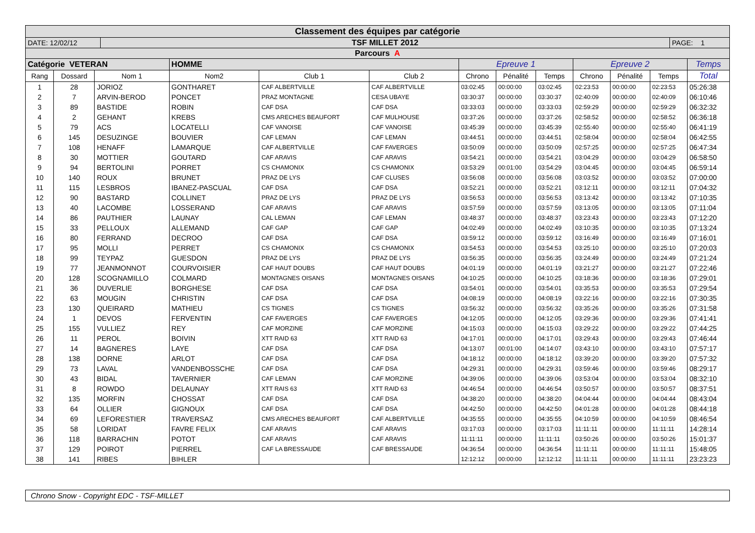| Classement des équipes par catégorie | | |
| DATE: 12/02/12 | TSF MILLET 2012 | PAGE: 1 |
| Parcours A | | |
| Catégorie VETERAN | | | HOMME | | | Epreuve 1 | | | Epreuve 2 | | | Temps |
| Rang | Dossard | Nom 1 | Nom2 | Club 1 | Club 2 | Chrono | Pénalité | Temps | Chrono | Pénalité | Temps | Total |
| 1 | 28 | JORIOZ | GONTHARET | CAF ALBERTVILLE | CAF ALBERTVILLE | 03:02:45 | 00:00:00 | 03:02:45 | 02:23:53 | 00:00:00 | 02:23:53 | 05:26:38 |
| 2 | 7 | ARVIN-BEROD | PONCET | PRAZ MONTAGNE | CESA UBAYE | 03:30:37 | 00:00:00 | 03:30:37 | 02:40:09 | 00:00:00 | 02:40:09 | 06:10:46 |
| 3 | 89 | BASTIDE | ROBIN | CAF DSA | CAF DSA | 03:33:03 | 00:00:00 | 03:33:03 | 02:59:29 | 00:00:00 | 02:59:29 | 06:32:32 |
| 4 | 2 | GEHANT | KREBS | CMS ARECHES BEAUFORT | CAF MULHOUSE | 03:37:26 | 00:00:00 | 03:37:26 | 02:58:52 | 00:00:00 | 02:58:52 | 06:36:18 |
| 5 | 79 | ACS | LOCATELLI | CAF VANOISE | CAF VANOISE | 03:45:39 | 00:00:00 | 03:45:39 | 02:55:40 | 00:00:00 | 02:55:40 | 06:41:19 |
| 6 | 145 | DESUZINGE | BOUVIER | CAF LEMAN | CAF LEMAN | 03:44:51 | 00:00:00 | 03:44:51 | 02:58:04 | 00:00:00 | 02:58:04 | 06:42:55 |
| 7 | 108 | HENAFF | LAMARQUE | CAF ALBERTVILLE | CAF FAVERGES | 03:50:09 | 00:00:00 | 03:50:09 | 02:57:25 | 00:00:00 | 02:57:25 | 06:47:34 |
| 8 | 30 | MOTTIER | GOUTARD | CAF ARAVIS | CAF ARAVIS | 03:54:21 | 00:00:00 | 03:54:21 | 03:04:29 | 00:00:00 | 03:04:29 | 06:58:50 |
| 9 | 94 | BERTOLINI | PORRET | CS CHAMONIX | CS CHAMONIX | 03:53:29 | 00:01:00 | 03:54:29 | 03:04:45 | 00:00:00 | 03:04:45 | 06:59:14 |
| 10 | 140 | ROUX | BRUNET | PRAZ DE LYS | CAF CLUSES | 03:56:08 | 00:00:00 | 03:56:08 | 03:03:52 | 00:00:00 | 03:03:52 | 07:00:00 |
| 11 | 115 | LESBROS | IBANEZ-PASCUAL | CAF DSA | CAF DSA | 03:52:21 | 00:00:00 | 03:52:21 | 03:12:11 | 00:00:00 | 03:12:11 | 07:04:32 |
| 12 | 90 | BASTARD | COLLINET | PRAZ DE LYS | PRAZ DE LYS | 03:56:53 | 00:00:00 | 03:56:53 | 03:13:42 | 00:00:00 | 03:13:42 | 07:10:35 |
| 13 | 40 | LACOMBE | LOSSERAND | CAF ARAVIS | CAF ARAVIS | 03:57:59 | 00:00:00 | 03:57:59 | 03:13:05 | 00:00:00 | 03:13:05 | 07:11:04 |
| 14 | 86 | PAUTHIER | LAUNAY | CAL LEMAN | CAF LEMAN | 03:48:37 | 00:00:00 | 03:48:37 | 03:23:43 | 00:00:00 | 03:23:43 | 07:12:20 |
| 15 | 33 | PELLOUX | ALLEMAND | CAF GAP | CAF GAP | 04:02:49 | 00:00:00 | 04:02:49 | 03:10:35 | 00:00:00 | 03:10:35 | 07:13:24 |
| 16 | 80 | FERRAND | DECROO | CAF DSA | CAF DSA | 03:59:12 | 00:00:00 | 03:59:12 | 03:16:49 | 00:00:00 | 03:16:49 | 07:16:01 |
| 17 | 95 | MOLLI | PERRET | CS CHAMONIX | CS CHAMONIX | 03:54:53 | 00:00:00 | 03:54:53 | 03:25:10 | 00:00:00 | 03:25:10 | 07:20:03 |
| 18 | 99 | TEYPAZ | GUESDON | PRAZ DE LYS | PRAZ DE LYS | 03:56:35 | 00:00:00 | 03:56:35 | 03:24:49 | 00:00:00 | 03:24:49 | 07:21:24 |
| 19 | 77 | JEANMONNOT | COURVOISIER | CAF HAUT DOUBS | CAF HAUT DOUBS | 04:01:19 | 00:00:00 | 04:01:19 | 03:21:27 | 00:00:00 | 03:21:27 | 07:22:46 |
| 20 | 128 | SCOGNAMILLO | COLMARD | MONTAGNES OISANS | MONTAGNES OISANS | 04:10:25 | 00:00:00 | 04:10:25 | 03:18:36 | 00:00:00 | 03:18:36 | 07:29:01 |
| 21 | 36 | DUVERLIE | BORGHESE | CAF DSA | CAF DSA | 03:54:01 | 00:00:00 | 03:54:01 | 03:35:53 | 00:00:00 | 03:35:53 | 07:29:54 |
| 22 | 63 | MOUGIN | CHRISTIN | CAF DSA | CAF DSA | 04:08:19 | 00:00:00 | 04:08:19 | 03:22:16 | 00:00:00 | 03:22:16 | 07:30:35 |
| 23 | 130 | QUEIRARD | MATHIEU | CS TIGNES | CS TIGNES | 03:56:32 | 00:00:00 | 03:56:32 | 03:35:26 | 00:00:00 | 03:35:26 | 07:31:58 |
| 24 | 1 | DEVOS | FERVENTIN | CAF FAVERGES | CAF FAVERGES | 04:12:05 | 00:00:00 | 04:12:05 | 03:29:36 | 00:00:00 | 03:29:36 | 07:41:41 |
| 25 | 155 | VULLIEZ | REY | CAF MORZINE | CAF MORZINE | 04:15:03 | 00:00:00 | 04:15:03 | 03:29:22 | 00:00:00 | 03:29:22 | 07:44:25 |
| 26 | 11 | PEROL | BOIVIN | XTT RAID 63 | XTT RAID 63 | 04:17:01 | 00:00:00 | 04:17:01 | 03:29:43 | 00:00:00 | 03:29:43 | 07:46:44 |
| 27 | 14 | BAGNERES | LAYE | CAF DSA | CAF DSA | 04:13:07 | 00:01:00 | 04:14:07 | 03:43:10 | 00:00:00 | 03:43:10 | 07:57:17 |
| 28 | 138 | DORNE | ARLOT | CAF DSA | CAF DSA | 04:18:12 | 00:00:00 | 04:18:12 | 03:39:20 | 00:00:00 | 03:39:20 | 07:57:32 |
| 29 | 73 | LAVAL | VANDENBOSSCHE | CAF DSA | CAF DSA | 04:29:31 | 00:00:00 | 04:29:31 | 03:59:46 | 00:00:00 | 03:59:46 | 08:29:17 |
| 30 | 43 | BIDAL | TAVERNIER | CAF LEMAN | CAF MORZINE | 04:39:06 | 00:00:00 | 04:39:06 | 03:53:04 | 00:00:00 | 03:53:04 | 08:32:10 |
| 31 | 8 | ROWDO | DELAUNAY | XTT RAIS 63 | XTT RAID 63 | 04:46:54 | 00:00:00 | 04:46:54 | 03:50:57 | 00:00:00 | 03:50:57 | 08:37:51 |
| 32 | 135 | MORFIN | CHOSSAT | CAF DSA | CAF DSA | 04:38:20 | 00:00:00 | 04:38:20 | 04:04:44 | 00:00:00 | 04:04:44 | 08:43:04 |
| 33 | 64 | OLLIER | GIGNOUX | CAF DSA | CAF DSA | 04:42:50 | 00:00:00 | 04:42:50 | 04:01:28 | 00:00:00 | 04:01:28 | 08:44:18 |
| 34 | 69 | LEFORESTIER | TRAVERSAZ | CMS ARECHES BEAUFORT | CAF ALBERTVILLE | 04:35:55 | 00:00:00 | 04:35:55 | 04:10:59 | 00:00:00 | 04:10:59 | 08:46:54 |
| 35 | 58 | LORIDAT | FAVRE FELIX | CAF ARAVIS | CAF ARAVIS | 03:17:03 | 00:00:00 | 03:17:03 | 11:11:11 | 00:00:00 | 11:11:11 | 14:28:14 |
| 36 | 118 | BARRACHIN | POTOT | CAF ARAVIS | CAF ARAVIS | 11:11:11 | 00:00:00 | 11:11:11 | 03:50:26 | 00:00:00 | 03:50:26 | 15:01:37 |
| 37 | 129 | POIROT | PIERREL | CAF LA BRESSAUDE | CAF BRESSAUDE | 04:36:54 | 00:00:00 | 04:36:54 | 11:11:11 | 00:00:00 | 11:11:11 | 15:48:05 |
| 38 | 141 | RIBES | BIHLER | | | 12:12:12 | 00:00:00 | 12:12:12 | 11:11:11 | 00:00:00 | 11:11:11 | 23:23:23 |
Chrono Snow - Copyright EDC - TSF-MILLET